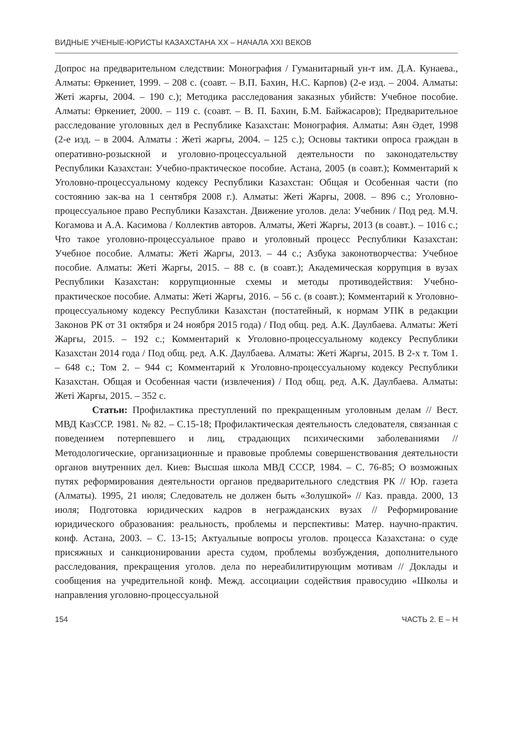ВИДНЫЕ УЧЕНЫЕ-ЮРИСТЫ КАЗАХСТАНА XX – НАЧАЛА XXI ВЕКОВ
Допрос на предварительном следствии: Монография / Гуманитарный ун-т им. Д.А. Кунаева., Алматы: Өркениет, 1999. – 208 с. (соавт. – В.П. Бахин, Н.С. Карпов) (2-е изд. – 2004. Алматы: Жеті жарғы, 2004. – 190 с.); Методика расследования заказных убийств: Учебное пособие. Алматы: Өркениет, 2000. – 119 с. (соавт. – В. П. Бахин, Б.М. Байжасаров); Предварительное расследование уголовных дел в Республике Казахстан: Монография. Алматы: Аян Әдет, 1998 (2-е изд. – в 2004. Алматы : Жеті жарғы, 2004. – 125 с.); Основы тактики опроса граждан в оперативно-розыскной и уголовно-процессуальной деятельности по законодательству Республики Казахстан: Учебно-практическое пособие. Астана, 2005 (в соавт.); Комментарий к Уголовно-процессуальному кодексу Республики Казахстан: Общая и Особенная части (по состоянию зак-ва на 1 сентября 2008 г.). Алматы: Жеті Жарғы, 2008. – 896 с.; Уголовно-процессуальное право Республики Казахстан. Движение уголов. дела: Учебник / Под ред. М.Ч. Когамова и А.А. Касимова / Коллектив авторов. Алматы, Жеті Жарғы, 2013 (в соавт.). – 1016 с.; Что такое уголовно-процессуальное право и уголовный процесс Республики Казахстан: Учебное пособие. Алматы: Жеті Жарғы, 2013. – 44 с.; Азбука законотворчества: Учебное пособие. Алматы: Жеті Жарғы, 2015. – 88 с. (в соавт.); Академическая коррупция в вузах Республики Казахстан: коррупционные схемы и методы противодействия: Учебно-практическое пособие. Алматы: Жеті Жарғы, 2016. – 56 с. (в соавт.); Комментарий к Уголовно-процессуальному кодексу Республики Казахстан (постатейный, к нормам УПК в редакции Законов РК от 31 октября и 24 ноября 2015 года) / Под общ. ред. А.К. Даулбаева. Алматы: Жеті Жарғы, 2015. – 192 с.; Комментарий к Уголовно-процессуальному кодексу Республики Казахстан 2014 года / Под общ. ред. А.К. Даулбаева. Алматы: Жеті Жарғы, 2015. В 2-х т. Том 1. – 648 с.; Том 2. – 944 с; Комментарий к Уголовно-процессуальному кодексу Республики Казахстан. Общая и Особенная части (извлечения) / Под общ. ред. А.К. Даулбаева. Алматы: Жеті Жарғы, 2015. – 352 с.
Статьи: Профилактика преступлений по прекращенным уголовным делам // Вест. МВД КазССР. 1981. № 82. – С.15-18; Профилактическая деятельность следователя, связанная с поведением потерпевшего и лиц, страдающих психическими заболеваниями // Методологические, организационные и правовые проблемы совершенствования деятельности органов внутренних дел. Киев: Высшая школа МВД СССР, 1984. – С. 76-85; О возможных путях реформирования деятельности органов предварительного следствия РК // Юр. газета (Алматы). 1995, 21 июля; Следователь не должен быть «Золушкой» // Каз. правда. 2000, 13 июля; Подготовка юридических кадров в негражданских вузах // Реформирование юридического образования: реальность, проблемы и перспективы: Матер. научно-практич. конф. Астана, 2003. – С. 13-15; Актуальные вопросы уголов. процесса Казахстана: о суде присяжных и санкционировании ареста судом, проблемы возбуждения, дополнительного расследования, прекращения уголов. дела по нереабилитирующим мотивам // Доклады и сообщения на учредительной конф. Межд. ассоциации содействия правосудию «Школы и направления уголовно-процессуальной
154 ЧАСТЬ 2. Е – Н